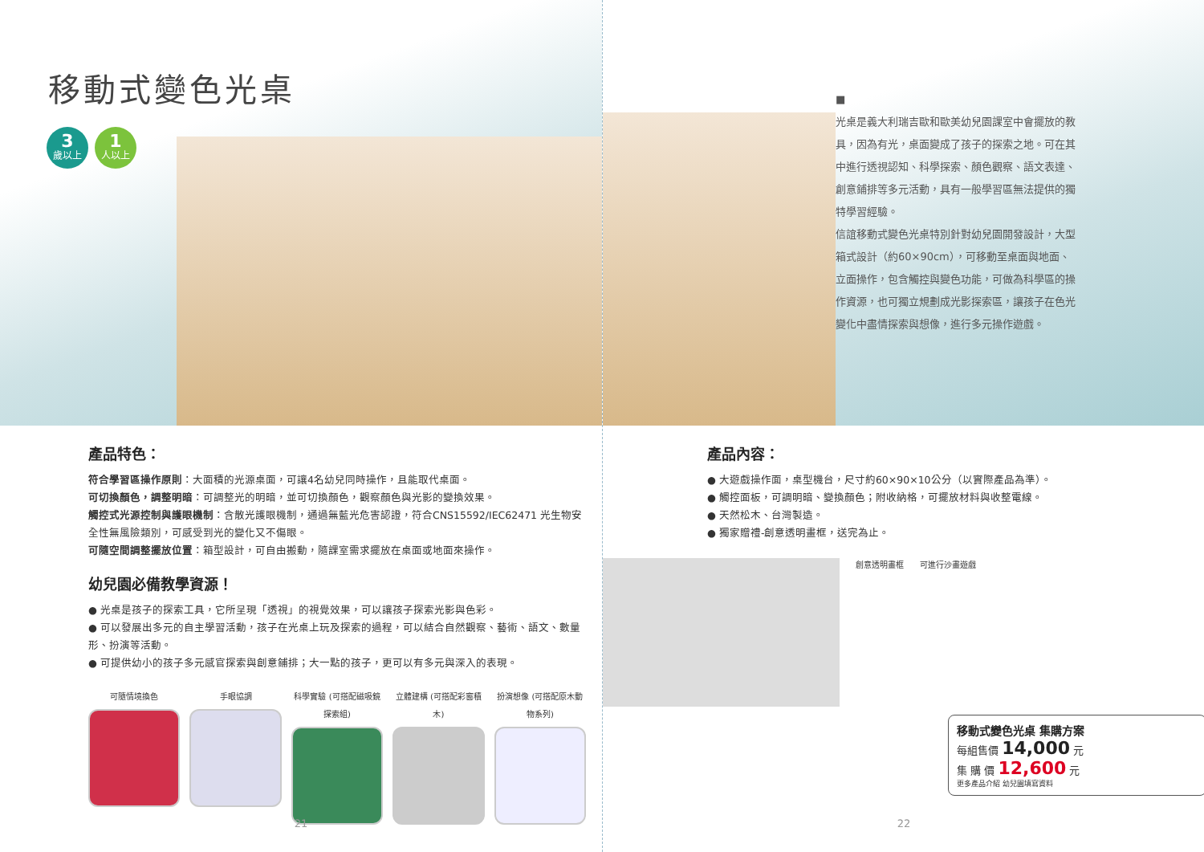移動式變色光桌
3
歲以上
1
人以上
產品特色：
符合學習區操作原則：大面積的光源桌面，可讓4名幼兒同時操作，且能取代桌面。
可切換顏色，調整明暗：可調整光的明暗，並可切換顏色，觀察顏色與光影的變換效果。
觸控式光源控制與護眼機制：含散光護眼機制，通過無藍光危害認證，符合CNS15592/IEC62471 光生物安全性無風險類別，可感受到光的變化又不傷眼。
可隨空間調整擺放位置：箱型設計，可自由搬動，隨課室需求擺放在桌面或地面來操作。
幼兒園必備教學資源！
● 光桌是孩子的探索工具，它所呈現「透視」的視覺效果，可以讓孩子探索光影與色彩。
● 可以發展出多元的自主學習活動，孩子在光桌上玩及探索的過程，可以結合自然觀察、藝術、語文、數量形、扮演等活動。
● 可提供幼小的孩子多元感官探索與創意鋪排；大一點的孩子，更可以有多元與深入的表現。
可隨情境換色 手眼協調 科學實驗 (可搭配磁吸鏡探索組)
立體建構 (可搭配彩窗積木)
扮演想像 (可搭配原木動物系列)
21
■
光桌是義大利瑞吉歐和歐美幼兒園課室中會擺放的教具，因為有光，桌面變成了孩子的探索之地。可在其中進行透視認知、科學探索、顏色觀察、語文表達、創意鋪排等多元活動，具有一般學習區無法提供的獨特學習經驗。
信誼移動式變色光桌特別針對幼兒園開發設計，大型箱式設計（約60×90cm），可移動至桌面與地面、立面操作，包含觸控與變色功能，可做為科學區的操作資源，也可獨立規劃成光影探索區，讓孩子在色光變化中盡情探索與想像，進行多元操作遊戲。
產品內容：
● 大遊戲操作面，桌型機台，尺寸約60×90×10公分（以實際產品為準）。
● 觸控面板，可調明暗、變換顏色；附收納格，可擺放材料與收整電線。
● 天然松木、台灣製造。
● 獨家贈禮-創意透明畫框，送完為止。
創意透明畫框 可進行沙畫遊戲
移動式變色光桌 集購方案
每組售價 14,000 元
集 購 價 12,600 元
更多產品介紹 幼兒園填寫資料
22